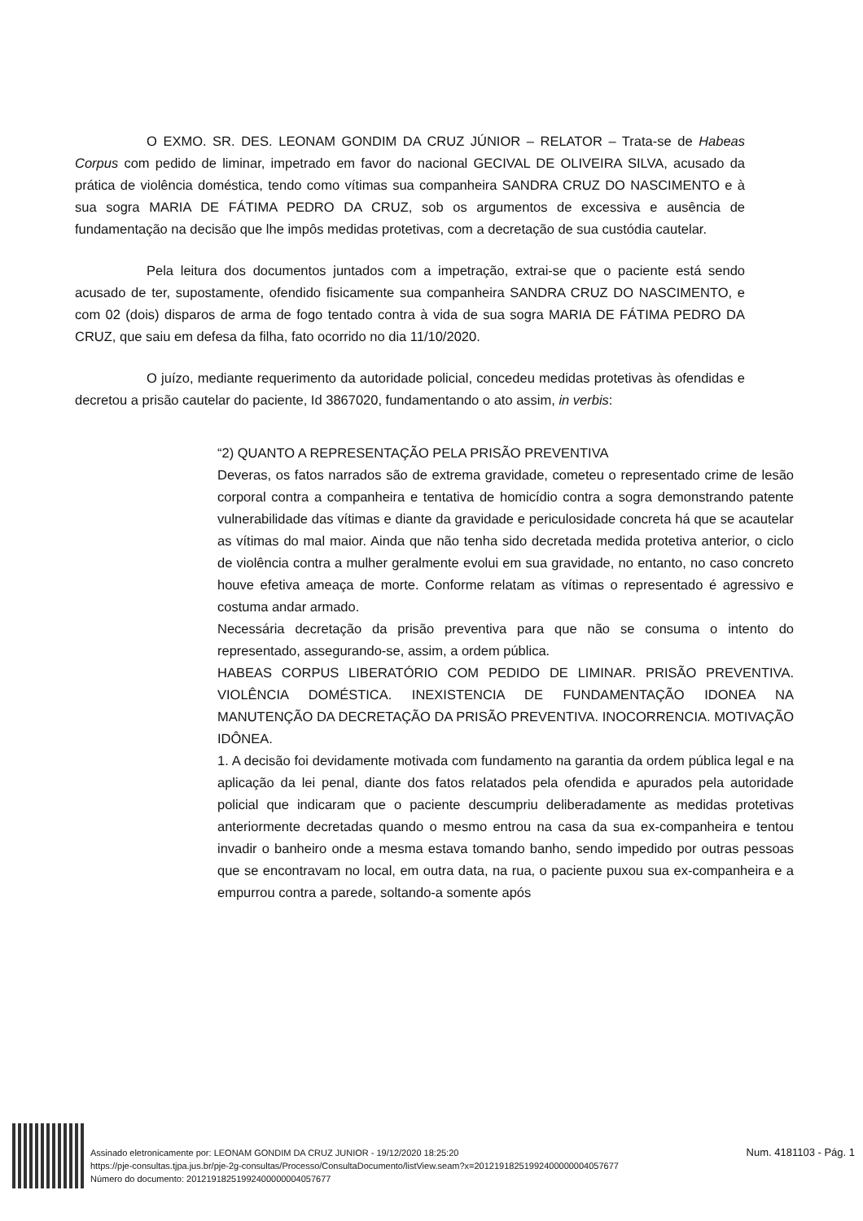O EXMO. SR. DES. LEONAM GONDIM DA CRUZ JÚNIOR – RELATOR – Trata-se de Habeas Corpus com pedido de liminar, impetrado em favor do nacional GECIVAL DE OLIVEIRA SILVA, acusado da prática de violência doméstica, tendo como vítimas sua companheira SANDRA CRUZ DO NASCIMENTO e à sua sogra MARIA DE FÁTIMA PEDRO DA CRUZ, sob os argumentos de excessiva e ausência de fundamentação na decisão que lhe impôs medidas protetivas, com a decretação de sua custódia cautelar.
Pela leitura dos documentos juntados com a impetração, extrai-se que o paciente está sendo acusado de ter, supostamente, ofendido fisicamente sua companheira SANDRA CRUZ DO NASCIMENTO, e com 02 (dois) disparos de arma de fogo tentado contra à vida de sua sogra MARIA DE FÁTIMA PEDRO DA CRUZ, que saiu em defesa da filha, fato ocorrido no dia 11/10/2020.
O juízo, mediante requerimento da autoridade policial, concedeu medidas protetivas às ofendidas e decretou a prisão cautelar do paciente, Id 3867020, fundamentando o ato assim, in verbis:
“2) QUANTO A REPRESENTAÇÃO PELA PRISÃO PREVENTIVA
Deveras, os fatos narrados são de extrema gravidade, cometeu o representado crime de lesão corporal contra a companheira e tentativa de homicídio contra a sogra demonstrando patente vulnerabilidade das vítimas e diante da gravidade e periculosidade concreta há que se acautelar as vítimas do mal maior. Ainda que não tenha sido decretada medida protetiva anterior, o ciclo de violência contra a mulher geralmente evolui em sua gravidade, no entanto, no caso concreto houve efetiva ameaça de morte. Conforme relatam as vítimas o representado é agressivo e costuma andar armado.
Necessária decretação da prisão preventiva para que não se consuma o intento do representado, assegurando-se, assim, a ordem pública.
HABEAS CORPUS LIBERATÓRIO COM PEDIDO DE LIMINAR. PRISÃO PREVENTIVA. VIOLÊNCIA DOMÉSTICA. INEXISTENCIA DE FUNDAMENTAÇÃO IDONEA NA MANUTENÇÃO DA DECRETAÇÃO DA PRISÃO PREVENTIVA. INOCORRENCIA. MOTIVAÇÃO IDÔNEA.
1. A decisão foi devidamente motivada com fundamento na garantia da ordem pública legal e na aplicação da lei penal, diante dos fatos relatados pela ofendida e apurados pela autoridade policial que indicaram que o paciente descumpriu deliberadamente as medidas protetivas anteriormente decretadas quando o mesmo entrou na casa da sua ex-companheira e tentou invadir o banheiro onde a mesma estava tomando banho, sendo impedido por outras pessoas que se encontravam no local, em outra data, na rua, o paciente puxou sua ex-companheira e a empurrou contra a parede, soltando-a somente após
Assinado eletronicamente por: LEONAM GONDIM DA CRUZ JUNIOR - 19/12/2020 18:25:20
https://pje-consultas.tjpa.jus.br/pje-2g-consultas/Processo/ConsultaDocumento/listView.seam?x=20121918251992400000004057677
Número do documento: 20121918251992400000004057677
Num. 4181103 - Pág. 1